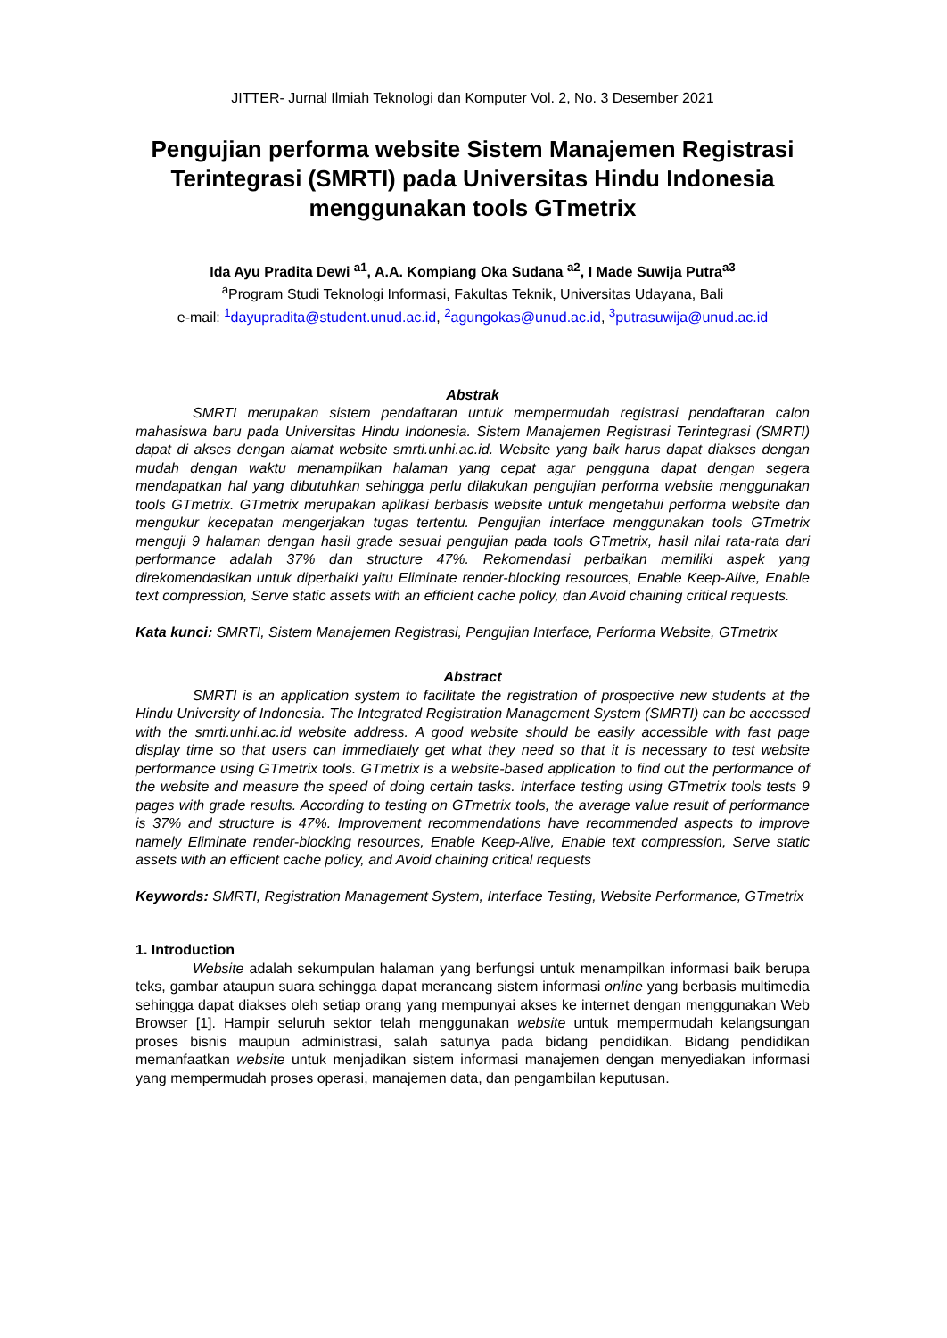JITTER- Jurnal Ilmiah Teknologi dan Komputer Vol. 2, No. 3 Desember 2021
Pengujian performa website Sistem Manajemen Registrasi Terintegrasi (SMRTI) pada Universitas Hindu Indonesia menggunakan tools GTmetrix
Ida Ayu Pradita Dewi <sup>a1</sup>, A.A. Kompiang Oka Sudana <sup>a2</sup>, I Made Suwija Putra<sup>a3</sup>
<sup>a</sup> Program Studi Teknologi Informasi, Fakultas Teknik, Universitas Udayana, Bali
e-mail: <sup>1</sup>dayupradita@student.unud.ac.id, <sup>2</sup>agungokas@unud.ac.id, <sup>3</sup>putrasuwija@unud.ac.id
Abstrak
SMRTI merupakan sistem pendaftaran untuk mempermudah registrasi pendaftaran calon mahasiswa baru pada Universitas Hindu Indonesia. Sistem Manajemen Registrasi Terintegrasi (SMRTI) dapat di akses dengan alamat website smrti.unhi.ac.id. Website yang baik harus dapat diakses dengan mudah dengan waktu menampilkan halaman yang cepat agar pengguna dapat dengan segera mendapatkan hal yang dibutuhkan sehingga perlu dilakukan pengujian performa website menggunakan tools GTmetrix. GTmetrix merupakan aplikasi berbasis website untuk mengetahui performa website dan mengukur kecepatan mengerjakan tugas tertentu. Pengujian interface menggunakan tools GTmetrix menguji 9 halaman dengan hasil grade sesuai pengujian pada tools GTmetrix, hasil nilai rata-rata dari performance adalah 37% dan structure 47%. Rekomendasi perbaikan memiliki aspek yang direkomendasikan untuk diperbaiki yaitu Eliminate render-blocking resources, Enable Keep-Alive, Enable text compression, Serve static assets with an efficient cache policy, dan Avoid chaining critical requests.
Kata kunci: SMRTI, Sistem Manajemen Registrasi, Pengujian Interface, Performa Website, GTmetrix
Abstract
SMRTI is an application system to facilitate the registration of prospective new students at the Hindu University of Indonesia. The Integrated Registration Management System (SMRTI) can be accessed with the smrti.unhi.ac.id website address. A good website should be easily accessible with fast page display time so that users can immediately get what they need so that it is necessary to test website performance using GTmetrix tools. GTmetrix is a website-based application to find out the performance of the website and measure the speed of doing certain tasks. Interface testing using GTmetrix tools tests 9 pages with grade results. According to testing on GTmetrix tools, the average value result of performance is 37% and structure is 47%. Improvement recommendations have recommended aspects to improve namely Eliminate render-blocking resources, Enable Keep-Alive, Enable text compression, Serve static assets with an efficient cache policy, and Avoid chaining critical requests
Keywords: SMRTI, Registration Management System, Interface Testing, Website Performance, GTmetrix
1. Introduction
Website adalah sekumpulan halaman yang berfungsi untuk menampilkan informasi baik berupa teks, gambar ataupun suara sehingga dapat merancang sistem informasi online yang berbasis multimedia sehingga dapat diakses oleh setiap orang yang mempunyai akses ke internet dengan menggunakan Web Browser [1]. Hampir seluruh sektor telah menggunakan website untuk mempermudah kelangsungan proses bisnis maupun administrasi, salah satunya pada bidang pendidikan. Bidang pendidikan memanfaatkan website untuk menjadikan sistem informasi manajemen dengan menyediakan informasi yang mempermudah proses operasi, manajemen data, dan pengambilan keputusan.